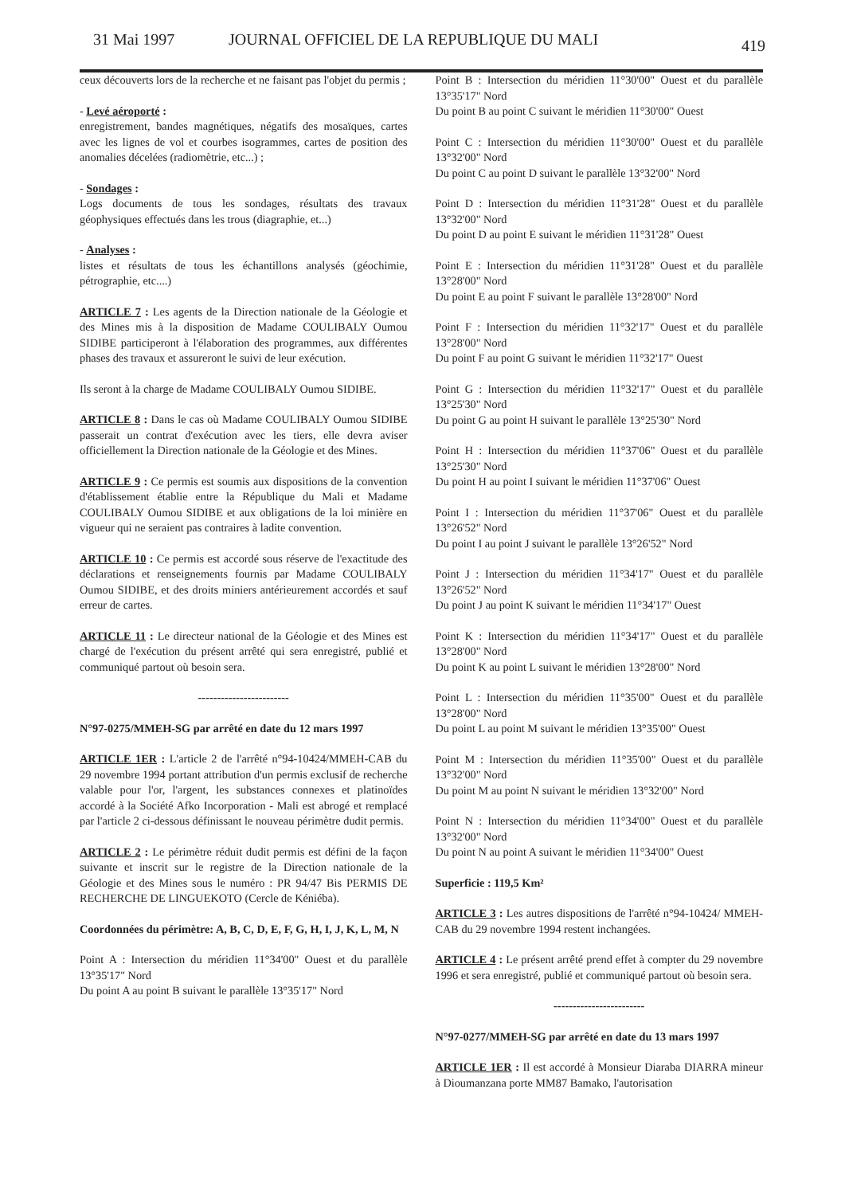31 Mai 1997 JOURNAL OFFICIEL DE LA REPUBLIQUE DU MALI 419
ceux découverts lors de la recherche et ne faisant pas l'objet du permis ;
- Levé aéroporté :
enregistrement, bandes magnétiques, négatifs des mosaïques, cartes avec les lignes de vol et courbes isogrammes, cartes de position des anomalies décelées (radiomètrie, etc...) ;
- Sondages :
Logs documents de tous les sondages, résultats des travaux géophysiques effectués dans les trous (diagraphie, et...)
- Analyses :
listes et résultats de tous les échantillons analysés (géochimie, pétrographie, etc....)
ARTICLE 7 : Les agents de la Direction nationale de la Géologie et des Mines mis à la disposition de Madame COULIBALY Oumou SIDIBE participeront à l'élaboration des programmes, aux différentes phases des travaux et assureront le suivi de leur exécution.
Ils seront à la charge de Madame COULIBALY Oumou SIDIBE.
ARTICLE 8 : Dans le cas où Madame COULIBALY Oumou SIDIBE passerait un contrat d'exécution avec les tiers, elle devra aviser officiellement la Direction nationale de la Géologie et des Mines.
ARTICLE 9 : Ce permis est soumis aux dispositions de la convention d'établissement établie entre la République du Mali et Madame COULIBALY Oumou SIDIBE et aux obligations de la loi minière en vigueur qui ne seraient pas contraires à ladite convention.
ARTICLE 10 : Ce permis est accordé sous réserve de l'exactitude des déclarations et renseignements fournis par Madame COULIBALY Oumou SIDIBE, et des droits miniers antérieurement accordés et sauf erreur de cartes.
ARTICLE 11 : Le directeur national de la Géologie et des Mines est chargé de l'exécution du présent arrêté qui sera enregistré, publié et communiqué partout où besoin sera.
------------------------
N°97-0275/MMEH-SG par arrêté en date du 12 mars 1997
ARTICLE 1ER : L'article 2 de l'arrêté n°94-10424/MMEH-CAB du 29 novembre 1994 portant attribution d'un permis exclusif de recherche valable pour l'or, l'argent, les substances connexes et platinoïdes accordé à la Société Afko Incorporation - Mali est abrogé et remplacé par l'article 2 ci-dessous définissant le nouveau périmètre dudit permis.
ARTICLE 2 : Le périmètre réduit dudit permis est défini de la façon suivante et inscrit sur le registre de la Direction nationale de la Géologie et des Mines sous le numéro : PR 94/47 Bis PERMIS DE RECHERCHE DE LINGUEKOTO (Cercle de Kéniéba).
Coordonnées du périmètre: A, B, C, D, E, F, G, H, I, J, K, L, M, N
Point A : Intersection du méridien 11°34'00" Ouest et du parallèle 13°35'17" Nord
Du point A au point B suivant le parallèle 13°35'17" Nord
Point B : Intersection du méridien 11°30'00" Ouest et du parallèle 13°35'17" Nord
Du point B au point C suivant le méridien 11°30'00" Ouest
Point C : Intersection du méridien 11°30'00" Ouest et du parallèle 13°32'00" Nord
Du point C au point D suivant le parallèle 13°32'00" Nord
Point D : Intersection du méridien 11°31'28" Ouest et du parallèle 13°32'00" Nord
Du point D au point E suivant le méridien 11°31'28" Ouest
Point E : Intersection du méridien 11°31'28" Ouest et du parallèle 13°28'00" Nord
Du point E au point F suivant le parallèle 13°28'00" Nord
Point F : Intersection du méridien 11°32'17" Ouest et du parallèle 13°28'00" Nord
Du point F au point G suivant le méridien 11°32'17" Ouest
Point G : Intersection du méridien 11°32'17" Ouest et du parallèle 13°25'30" Nord
Du point G au point H suivant le parallèle 13°25'30" Nord
Point H : Intersection du méridien 11°37'06" Ouest et du parallèle 13°25'30" Nord
Du point H au point I suivant le méridien 11°37'06" Ouest
Point I : Intersection du méridien 11°37'06" Ouest et du parallèle 13°26'52" Nord
Du point I au point J suivant le parallèle 13°26'52" Nord
Point J : Intersection du méridien 11°34'17" Ouest et du parallèle 13°26'52" Nord
Du point J au point K suivant le méridien 11°34'17" Ouest
Point K : Intersection du méridien 11°34'17" Ouest et du parallèle 13°28'00" Nord
Du point K au point L suivant le méridien 13°28'00" Nord
Point L : Intersection du méridien 11°35'00" Ouest et du parallèle 13°28'00" Nord
Du point L au point M suivant le méridien 13°35'00" Ouest
Point M : Intersection du méridien 11°35'00" Ouest et du parallèle 13°32'00" Nord
Du point M au point N suivant le méridien 13°32'00" Nord
Point N : Intersection du méridien 11°34'00" Ouest et du parallèle 13°32'00" Nord
Du point N au point A suivant le méridien 11°34'00" Ouest
Superficie : 119,5 Km²
ARTICLE 3 : Les autres dispositions de l'arrêté n°94-10424/ MMEH-CAB du 29 novembre 1994 restent inchangées.
ARTICLE 4 : Le présent arrêté prend effet à compter du 29 novembre 1996 et sera enregistré, publié et communiqué partout où besoin sera.
------------------------
N°97-0277/MMEH-SG par arrêté en date du 13 mars 1997
ARTICLE 1ER : Il est accordé à Monsieur Diaraba DIARRA mineur à Dioumanzana porte MM87 Bamako, l'autorisation